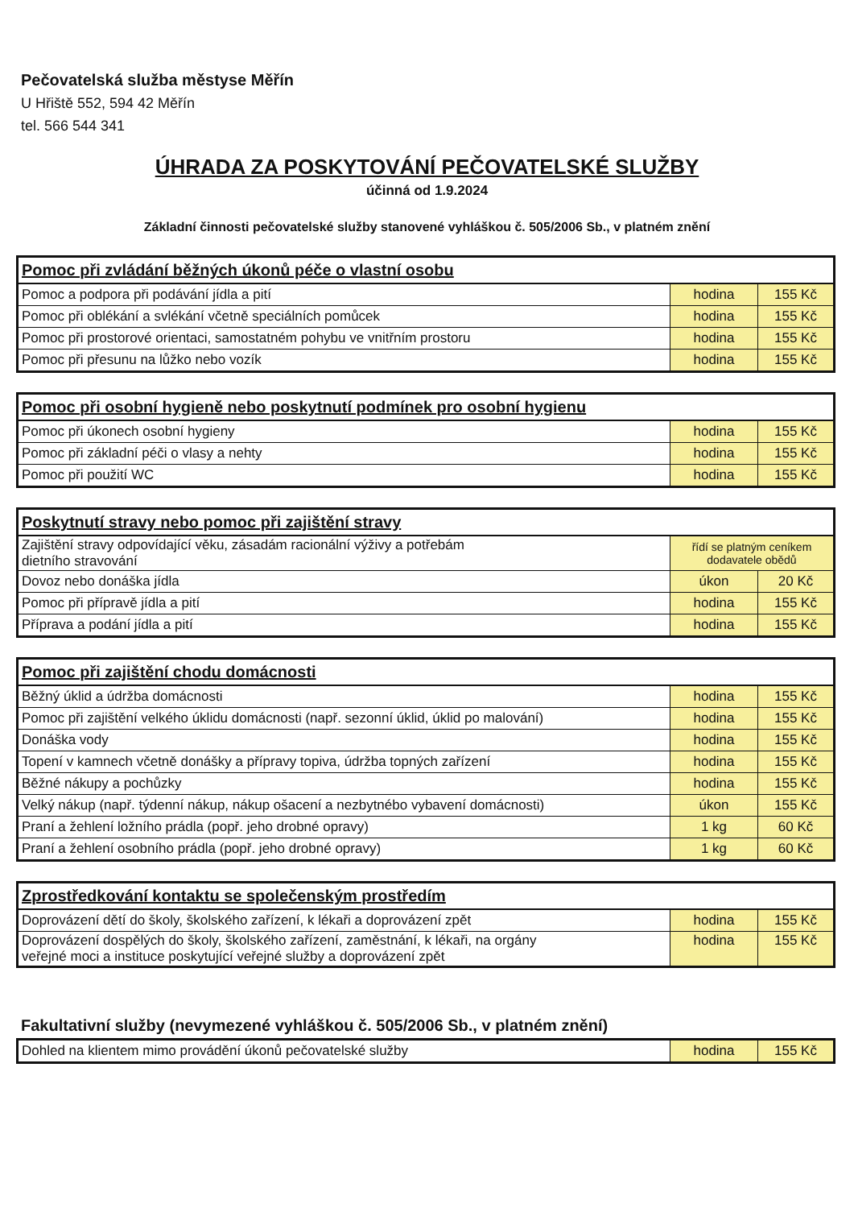Pečovatelská služba městyse Měřín
U Hřiště 552, 594 42 Měřín
tel. 566 544 341
ÚHRADA ZA POSKYTOVÁNÍ PEČOVATELSKÉ SLUŽBY
účinná od 1.9.2024
Základní činnosti pečovatelské služby stanovené vyhláškou č. 505/2006 Sb., v platném znění
| Pomoc při zvládání běžných úkonů péče o vlastní osobu | | |
| --- | --- | --- |
| Pomoc a podpora při podávání jídla a pití | hodina | 155 Kč |
| Pomoc při oblékání a svlékání včetně speciálních pomůcek | hodina | 155 Kč |
| Pomoc při prostorové orientaci, samostatném pohybu ve vnitřním prostoru | hodina | 155 Kč |
| Pomoc při přesunu na lůžko nebo vozík | hodina | 155 Kč |
| Pomoc při osobní hygieně nebo poskytnutí podmínek pro osobní hygienu | | |
| --- | --- | --- |
| Pomoc při úkonech osobní hygieny | hodina | 155 Kč |
| Pomoc při základní péči o vlasy a nehty | hodina | 155 Kč |
| Pomoc při použití WC | hodina | 155 Kč |
| Poskytnutí stravy nebo pomoc při zajištění stravy | | |
| --- | --- | --- |
| Zajištění stravy odpovídající věku, zásadám racionální výživy a potřebám dietního stravování | řídí se platným ceníkem dodavatele obědů | |
| Dovoz nebo donáška jídla | úkon | 20 Kč |
| Pomoc při přípravě jídla a pití | hodina | 155 Kč |
| Příprava a podání jídla a pití | hodina | 155 Kč |
| Pomoc při zajištění chodu domácnosti | | |
| --- | --- | --- |
| Běžný úklid a údržba domácnosti | hodina | 155 Kč |
| Pomoc při zajištění velkého úklidu domácnosti (např. sezonní úklid, úklid po malování) | hodina | 155 Kč |
| Donáška vody | hodina | 155 Kč |
| Topení v kamnech včetně donášky a přípravy topiva, údržba topných zařízení | hodina | 155 Kč |
| Běžné nákupy a pochůzky | hodina | 155 Kč |
| Velký nákup (např. týdenní nákup, nákup ošacení a nezbytnébo vybavení domácnosti) | úkon | 155 Kč |
| Praní a žehlení ložního prádla (popř. jeho drobné opravy) | 1 kg | 60 Kč |
| Praní a žehlení osobního prádla (popř. jeho drobné opravy) | 1 kg | 60 Kč |
| Zprostředkování kontaktu se společenským prostředím | | |
| --- | --- | --- |
| Doprovázení dětí do školy, školského zařízení, k lékaři a doprovázení zpět | hodina | 155 Kč |
| Doprovázení dospělých do školy, školského zařízení, zaměstnání, k lékaři, na orgány veřejné moci a instituce poskytující veřejné služby a doprovázení zpět | hodina | 155 Kč |
Fakultativní služby (nevymezené vyhláškou č. 505/2006 Sb., v platném znění)
| Dohled na klientem mimo provádění úkonů pečovatelské služby | hodina | 155 Kč |